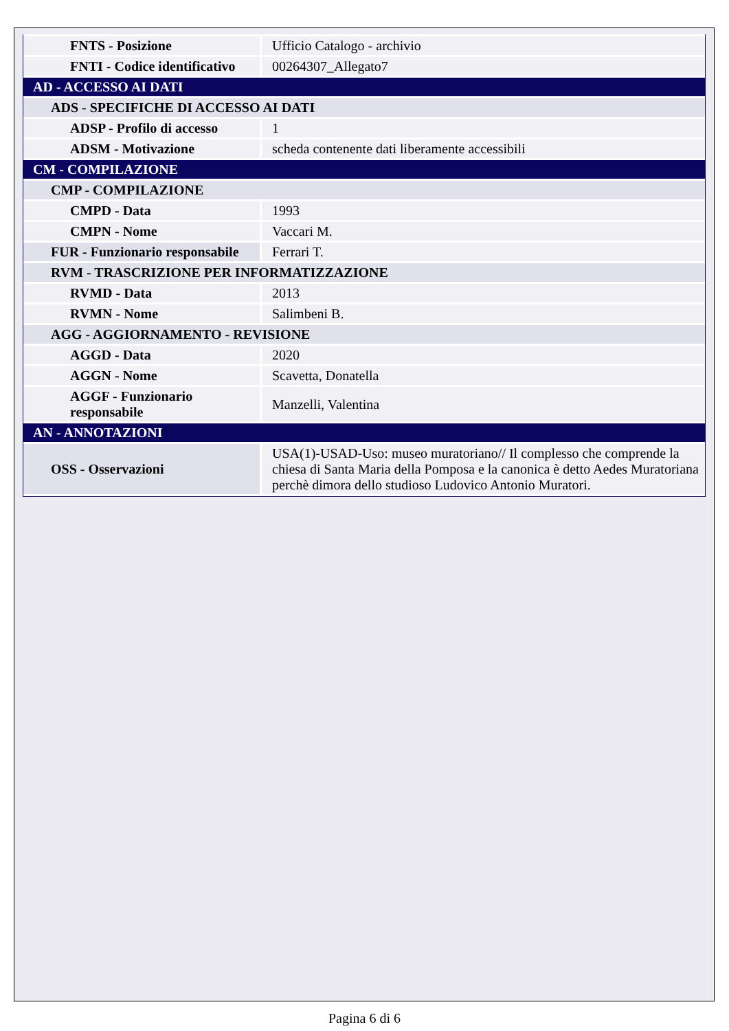| FNTS - Posizione | Ufficio Catalogo - archivio |
| FNTI - Codice identificativo | 00264307_Allegato7 |
| AD - ACCESSO AI DATI | |
| ADS - SPECIFICHE DI ACCESSO AI DATI | |
| ADSP - Profilo di accesso | 1 |
| ADSM - Motivazione | scheda contenente dati liberamente accessibili |
| CM - COMPILAZIONE | |
| CMP - COMPILAZIONE | |
| CMPD - Data | 1993 |
| CMPN - Nome | Vaccari M. |
| FUR - Funzionario responsabile | Ferrari T. |
| RVM - TRASCRIZIONE PER INFORMATIZZAZIONE | |
| RVMD - Data | 2013 |
| RVMN - Nome | Salimbeni B. |
| AGG - AGGIORNAMENTO - REVISIONE | |
| AGGD - Data | 2020 |
| AGGN - Nome | Scavetta, Donatella |
| AGGF - Funzionario responsabile | Manzelli, Valentina |
| AN - ANNOTAZIONI | |
| OSS - Osservazioni | USA(1)-USAD-Uso: museo muratoriano// Il complesso che comprende la chiesa di Santa Maria della Pomposa e la canonica è detto Aedes Muratoriana perchè dimora dello studioso Ludovico Antonio Muratori. |
Pagina 6 di 6